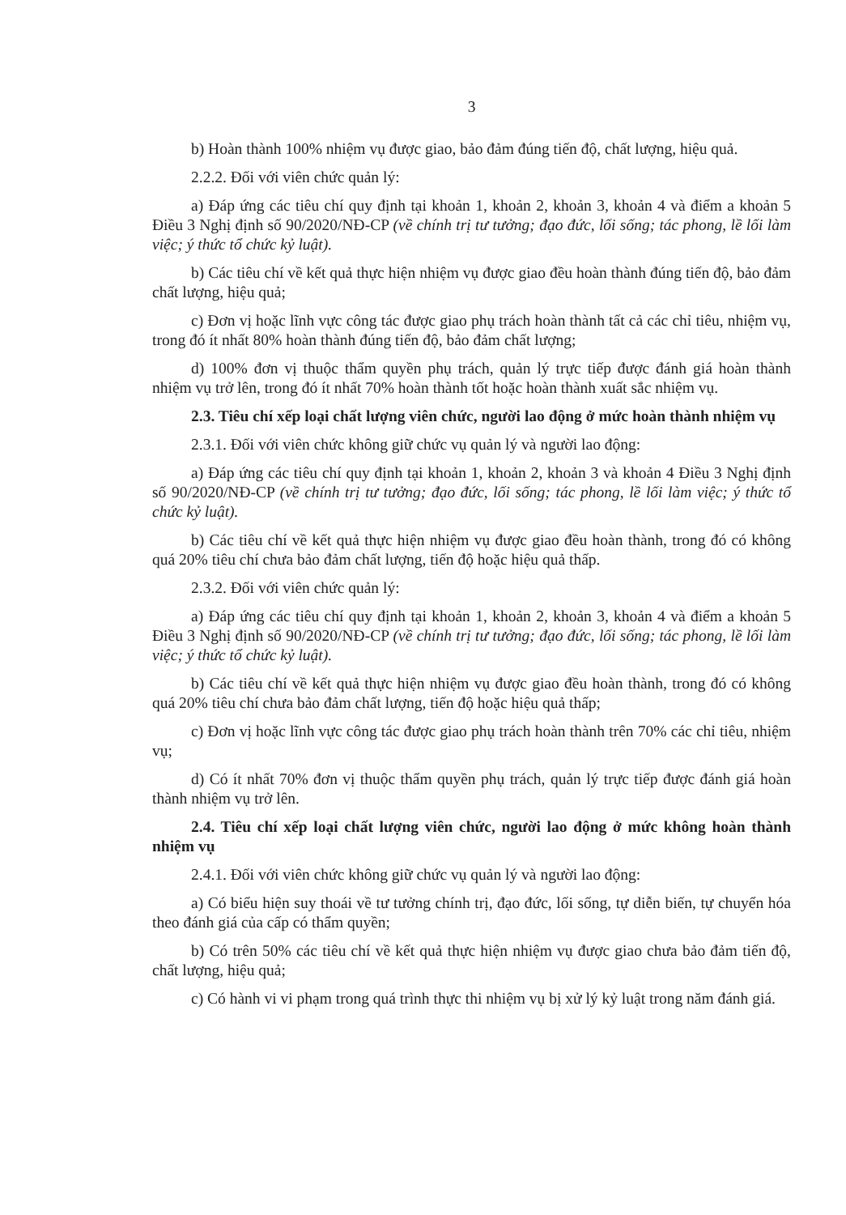3
b) Hoàn thành 100% nhiệm vụ được giao, bảo đảm đúng tiến độ, chất lượng, hiệu quả.
2.2.2. Đối với viên chức quản lý:
a) Đáp ứng các tiêu chí quy định tại khoản 1, khoản 2, khoản 3, khoản 4 và điểm a khoản 5 Điều 3 Nghị định số 90/2020/NĐ-CP (về chính trị tư tưởng; đạo đức, lối sống; tác phong, lề lối làm việc; ý thức tổ chức kỷ luật).
b) Các tiêu chí về kết quả thực hiện nhiệm vụ được giao đều hoàn thành đúng tiến độ, bảo đảm chất lượng, hiệu quả;
c) Đơn vị hoặc lĩnh vực công tác được giao phụ trách hoàn thành tất cả các chỉ tiêu, nhiệm vụ, trong đó ít nhất 80% hoàn thành đúng tiến độ, bảo đảm chất lượng;
d) 100% đơn vị thuộc thẩm quyền phụ trách, quản lý trực tiếp được đánh giá hoàn thành nhiệm vụ trở lên, trong đó ít nhất 70% hoàn thành tốt hoặc hoàn thành xuất sắc nhiệm vụ.
2.3. Tiêu chí xếp loại chất lượng viên chức, người lao động ở mức hoàn thành nhiệm vụ
2.3.1. Đối với viên chức không giữ chức vụ quản lý và người lao động:
a) Đáp ứng các tiêu chí quy định tại khoản 1, khoản 2, khoản 3 và khoản 4 Điều 3 Nghị định số 90/2020/NĐ-CP (về chính trị tư tưởng; đạo đức, lối sống; tác phong, lề lối làm việc; ý thức tổ chức kỷ luật).
b) Các tiêu chí về kết quả thực hiện nhiệm vụ được giao đều hoàn thành, trong đó có không quá 20% tiêu chí chưa bảo đảm chất lượng, tiến độ hoặc hiệu quả thấp.
2.3.2. Đối với viên chức quản lý:
a) Đáp ứng các tiêu chí quy định tại khoản 1, khoản 2, khoản 3, khoản 4 và điểm a khoản 5 Điều 3 Nghị định số 90/2020/NĐ-CP (về chính trị tư tưởng; đạo đức, lối sống; tác phong, lề lối làm việc; ý thức tổ chức kỷ luật).
b) Các tiêu chí về kết quả thực hiện nhiệm vụ được giao đều hoàn thành, trong đó có không quá 20% tiêu chí chưa bảo đảm chất lượng, tiến độ hoặc hiệu quả thấp;
c) Đơn vị hoặc lĩnh vực công tác được giao phụ trách hoàn thành trên 70% các chỉ tiêu, nhiệm vụ;
d) Có ít nhất 70% đơn vị thuộc thẩm quyền phụ trách, quản lý trực tiếp được đánh giá hoàn thành nhiệm vụ trở lên.
2.4. Tiêu chí xếp loại chất lượng viên chức, người lao động ở mức không hoàn thành nhiệm vụ
2.4.1. Đối với viên chức không giữ chức vụ quản lý và người lao động:
a) Có biểu hiện suy thoái về tư tưởng chính trị, đạo đức, lối sống, tự diễn biến, tự chuyển hóa theo đánh giá của cấp có thẩm quyền;
b) Có trên 50% các tiêu chí về kết quả thực hiện nhiệm vụ được giao chưa bảo đảm tiến độ, chất lượng, hiệu quả;
c) Có hành vi vi phạm trong quá trình thực thi nhiệm vụ bị xử lý kỷ luật trong năm đánh giá.